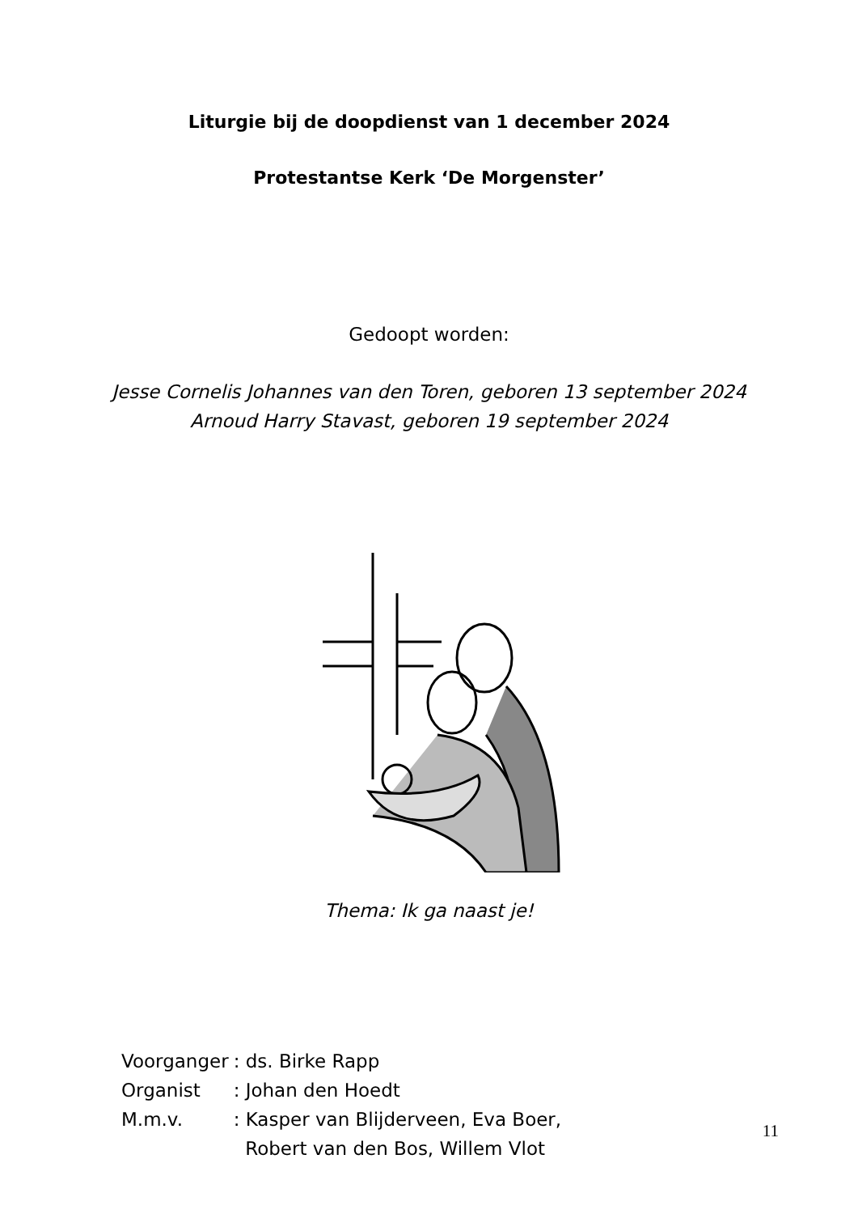Liturgie bij de doopdienst van 1 december 2024
Protestantse Kerk ‘De Morgenster’
Gedoopt worden:
Jesse Cornelis Johannes van den Toren, geboren 13 september 2024
Arnoud Harry Stavast, geboren 19 september 2024
Thema: Ik ga naast je!
| Voorganger | : ds. Birke Rapp |
| Organist | : Johan den Hoedt |
| M.m.v. | : Kasper van Blijderveen, Eva Boer, Robert van den Bos, Willem Vlot |
11